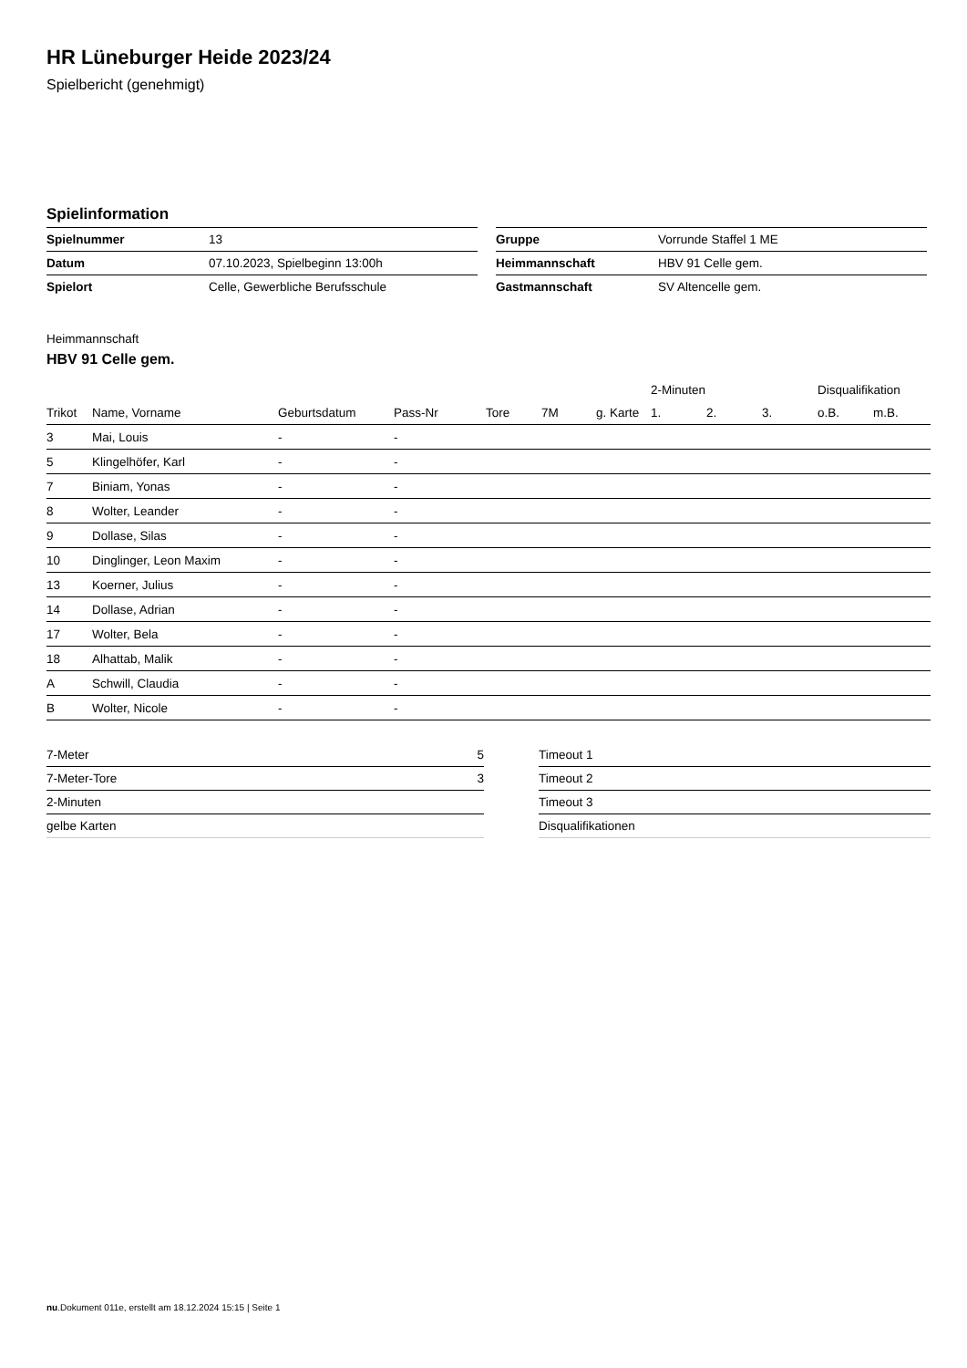HR Lüneburger Heide 2023/24
Spielbericht (genehmigt)
Spielinformation
| Spielnummer | 13 |
| Datum | 07.10.2023, Spielbeginn 13:00h |
| Spielort | Celle, Gewerbliche Berufsschule |
| Gruppe | Vorrunde Staffel 1 ME |
| Heimmannschaft | HBV 91 Celle gem. |
| Gastmannschaft | SV Altencelle gem. |
Heimmannschaft
HBV 91 Celle gem.
| | | | | | | | 2-Minuten | | | Disqualifikation | |
| --- | --- | --- | --- | --- | --- | --- | --- | --- | --- | --- | --- |
| Trikot | Name, Vorname | Geburtsdatum | Pass-Nr | Tore | 7M | g. Karte | 1. | 2. | 3. | o.B. | m.B. |
| 3 | Mai, Louis | - | - | | | | | | | | |
| 5 | Klingelhöfer, Karl | - | - | | | | | | | | |
| 7 | Biniam, Yonas | - | - | | | | | | | | |
| 8 | Wolter, Leander | - | - | | | | | | | | |
| 9 | Dollase, Silas | - | - | | | | | | | | |
| 10 | Dinglinger, Leon Maxim | - | - | | | | | | | | |
| 13 | Koerner, Julius | - | - | | | | | | | | |
| 14 | Dollase, Adrian | - | - | | | | | | | | |
| 17 | Wolter, Bela | - | - | | | | | | | | |
| 18 | Alhattab, Malik | - | - | | | | | | | | |
| A | Schwill, Claudia | - | - | | | | | | | | |
| B | Wolter, Nicole | - | - | | | | | | | | |
| 7-Meter | 5 |
| 7-Meter-Tore | 3 |
| 2-Minuten | |
| gelbe Karten | |
| Timeout 1 |
| Timeout 2 |
| Timeout 3 |
| Disqualifikationen |
nu.Dokument 011e, erstellt am 18.12.2024 15:15 | Seite 1